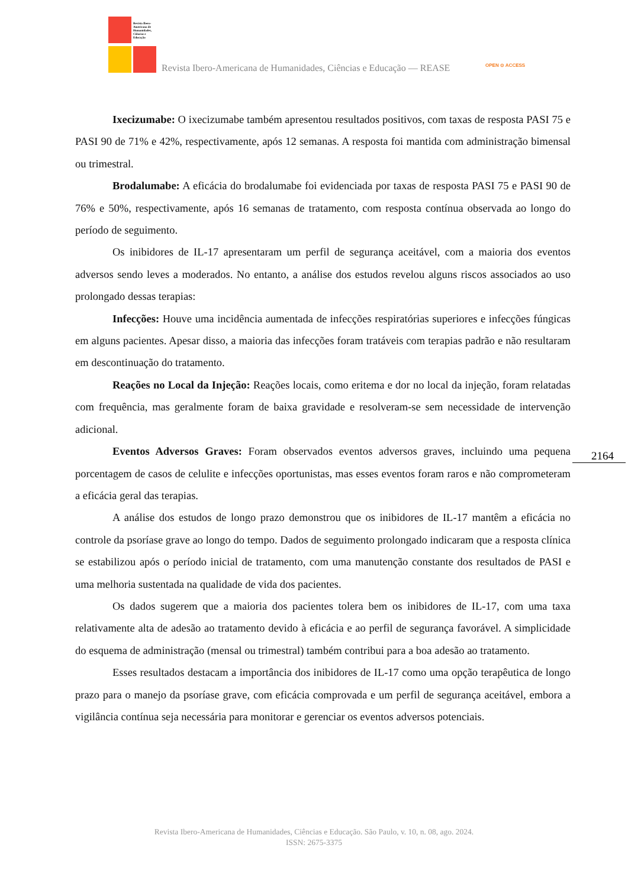Revista Ibero-Americana de Humanidades, Ciências e Educação
Revista Ibero-Americana de Humanidades, Ciências e Educação — REASE OPEN ⊙ ACCESS
Ixecizumabe: O ixecizumabe também apresentou resultados positivos, com taxas de resposta PASI 75 e PASI 90 de 71% e 42%, respectivamente, após 12 semanas. A resposta foi mantida com administração bimensal ou trimestral.
Brodalumabe: A eficácia do brodalumabe foi evidenciada por taxas de resposta PASI 75 e PASI 90 de 76% e 50%, respectivamente, após 16 semanas de tratamento, com resposta contínua observada ao longo do período de seguimento.
Os inibidores de IL-17 apresentaram um perfil de segurança aceitável, com a maioria dos eventos adversos sendo leves a moderados. No entanto, a análise dos estudos revelou alguns riscos associados ao uso prolongado dessas terapias:
Infecções: Houve uma incidência aumentada de infecções respiratórias superiores e infecções fúngicas em alguns pacientes. Apesar disso, a maioria das infecções foram tratáveis com terapias padrão e não resultaram em descontinuação do tratamento.
Reações no Local da Injeção: Reações locais, como eritema e dor no local da injeção, foram relatadas com frequência, mas geralmente foram de baixa gravidade e resolveram-se sem necessidade de intervenção adicional.
Eventos Adversos Graves: Foram observados eventos adversos graves, incluindo uma pequena porcentagem de casos de celulite e infecções oportunistas, mas esses eventos foram raros e não comprometeram a eficácia geral das terapias.
A análise dos estudos de longo prazo demonstrou que os inibidores de IL-17 mantêm a eficácia no controle da psoríase grave ao longo do tempo. Dados de seguimento prolongado indicaram que a resposta clínica se estabilizou após o período inicial de tratamento, com uma manutenção constante dos resultados de PASI e uma melhoria sustentada na qualidade de vida dos pacientes.
Os dados sugerem que a maioria dos pacientes tolera bem os inibidores de IL-17, com uma taxa relativamente alta de adesão ao tratamento devido à eficácia e ao perfil de segurança favorável. A simplicidade do esquema de administração (mensal ou trimestral) também contribui para a boa adesão ao tratamento.
Esses resultados destacam a importância dos inibidores de IL-17 como uma opção terapêutica de longo prazo para o manejo da psoríase grave, com eficácia comprovada e um perfil de segurança aceitável, embora a vigilância contínua seja necessária para monitorar e gerenciar os eventos adversos potenciais.
2164
Revista Ibero-Americana de Humanidades, Ciências e Educação. São Paulo, v. 10, n. 08, ago. 2024.
ISSN: 2675-3375